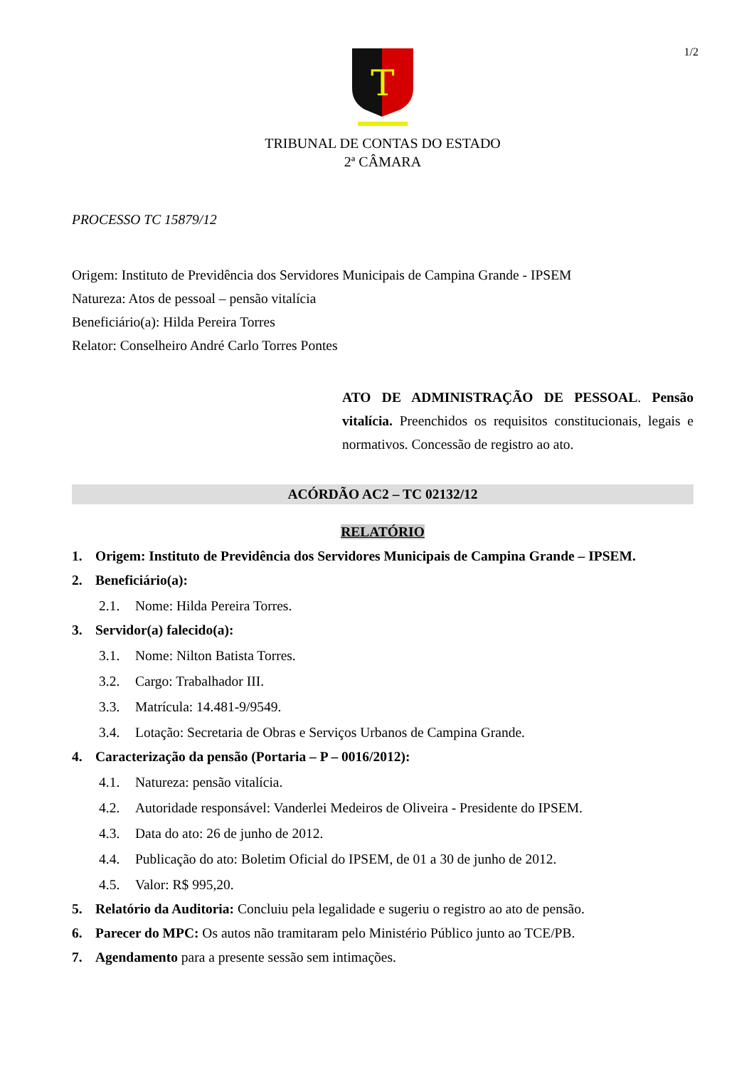1/2
T
TRIBUNAL DE CONTAS DO ESTADO
2ª CÂMARA
PROCESSO TC 15879/12
Origem: Instituto de Previdência dos Servidores Municipais de Campina Grande - IPSEM
Natureza: Atos de pessoal – pensão vitalícia
Beneficiário(a): Hilda Pereira Torres
Relator: Conselheiro André Carlo Torres Pontes
ATO DE ADMINISTRAÇÃO DE PESSOAL. Pensão vitalícia. Preenchidos os requisitos constitucionais, legais e normativos. Concessão de registro ao ato.
ACÓRDÃO AC2 – TC 02132/12
RELATÓRIO
1. Origem: Instituto de Previdência dos Servidores Municipais de Campina Grande – IPSEM.
2. Beneficiário(a):
2.1. Nome: Hilda Pereira Torres.
3. Servidor(a) falecido(a):
3.1. Nome: Nilton Batista Torres.
3.2. Cargo: Trabalhador III.
3.3. Matrícula: 14.481-9/9549.
3.4. Lotação: Secretaria de Obras e Serviços Urbanos de Campina Grande.
4. Caracterização da pensão (Portaria – P – 0016/2012):
4.1. Natureza: pensão vitalícia.
4.2. Autoridade responsável: Vanderlei Medeiros de Oliveira - Presidente do IPSEM.
4.3. Data do ato: 26 de junho de 2012.
4.4. Publicação do ato: Boletim Oficial do IPSEM, de 01 a 30 de junho de 2012.
4.5. Valor: R$ 995,20.
5. Relatório da Auditoria: Concluiu pela legalidade e sugeriu o registro ao ato de pensão.
6. Parecer do MPC: Os autos não tramitaram pelo Ministério Público junto ao TCE/PB.
7. Agendamento para a presente sessão sem intimações.